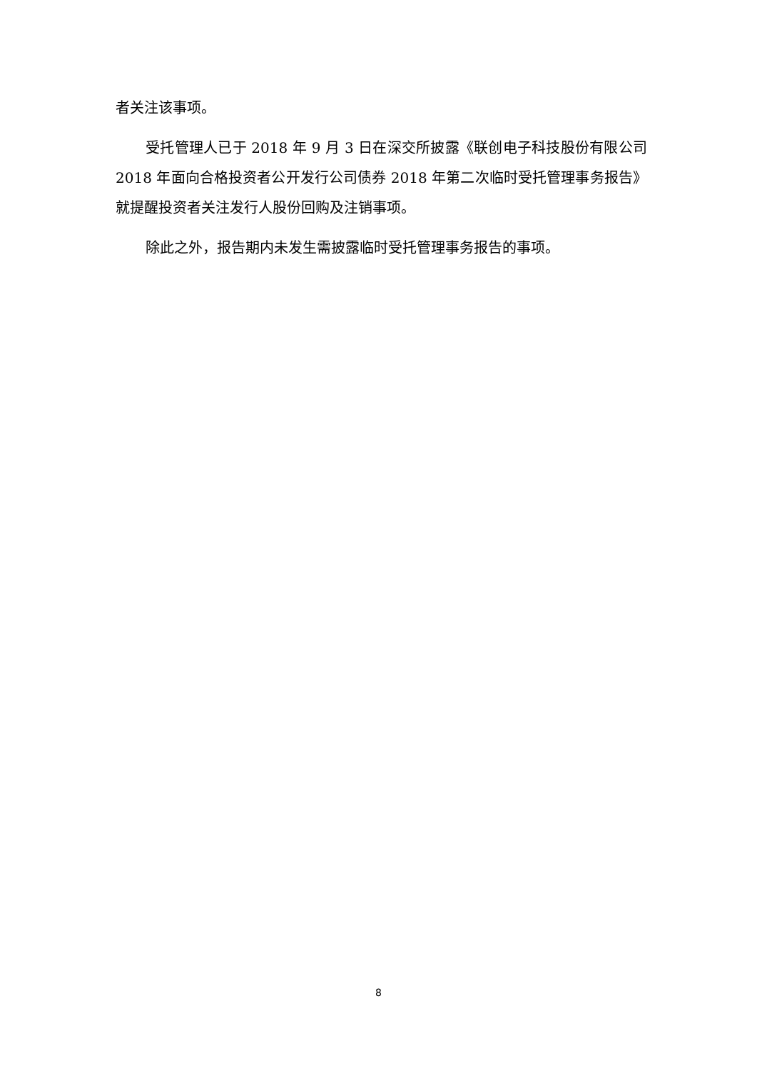者关注该事项。
受托管理人已于 2018 年 9 月 3 日在深交所披露《联创电子科技股份有限公司 2018 年面向合格投资者公开发行公司债券 2018 年第二次临时受托管理事务报告》就提醒投资者关注发行人股份回购及注销事项。
除此之外，报告期内未发生需披露临时受托管理事务报告的事项。
8